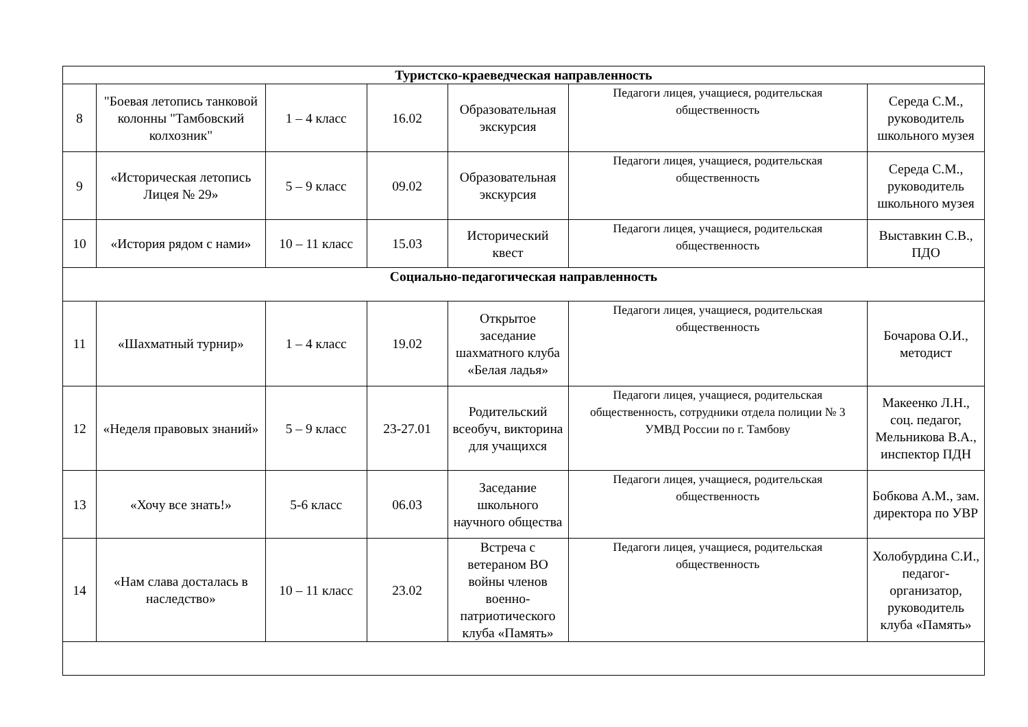| Туристско-краеведческая направленность | | | | | | |
| --- | --- | --- | --- | --- | --- | --- |
| 8 | "Боевая летопись танковой колонны "Тамбовский колхозник" | 1 – 4 класс | 16.02 | Образовательная экскурсия | Педагоги лицея, учащиеся, родительская общественность | Середа С.М., руководитель школьного музея |
| 9 | «Историческая летопись Лицея № 29» | 5 – 9 класс | 09.02 | Образовательная экскурсия | Педагоги лицея, учащиеся, родительская общественность | Середа С.М., руководитель школьного музея |
| 10 | «История рядом с нами» | 10 – 11 класс | 15.03 | Исторический квест | Педагоги лицея, учащиеся, родительская общественность | Выставкин С.В., ПДО |
| Социально-педагогическая направленность | | | | | | |
| 11 | «Шахматный турнир» | 1 – 4 класс | 19.02 | Открытое заседание шахматного клуба «Белая ладья» | Педагоги лицея, учащиеся, родительская общественность | Бочарова О.И., методист |
| 12 | «Неделя правовых знаний» | 5 – 9 класс | 23-27.01 | Родительский всеобуч, викторина для учащихся | Педагоги лицея, учащиеся, родительская общественность, сотрудники отдела полиции № 3 УМВД России по г. Тамбову | Макеенко Л.Н., соц. педагог, Мельникова В.А., инспектор ПДН |
| 13 | «Хочу все знать!» | 5-6 класс | 06.03 | Заседание школьного научного общества | Педагоги лицея, учащиеся, родительская общественность | Бобкова А.М., зам. директора по УВР |
| 14 | «Нам слава досталась в наследство» | 10 – 11 класс | 23.02 | Встреча с ветераном ВО войны членов военно-патриотического клуба «Память» | Педагоги лицея, учащиеся, родительская общественность | Холобурдина С.И., педагог-организатор, руководитель клуба «Память» |